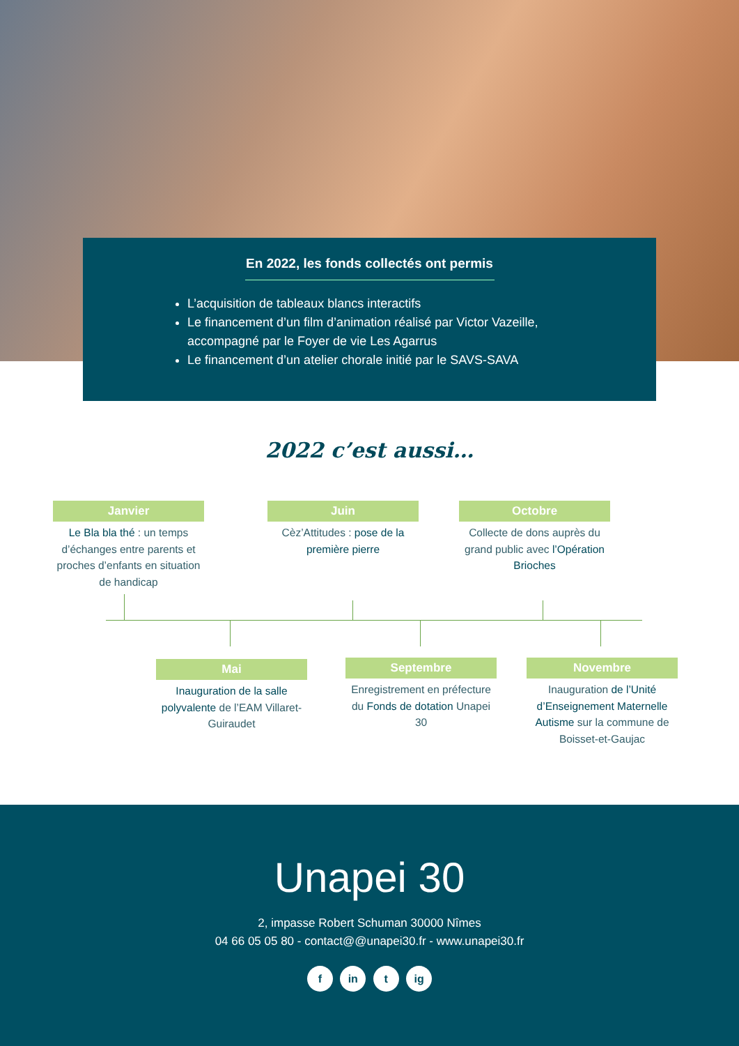En 2022, les fonds collectés ont permis
L’acquisition de tableaux blancs interactifs
Le financement d’un film d’animation réalisé par Victor Vazeille, accompagné par le Foyer de vie Les Agarrus
Le financement d’un atelier chorale initié par le SAVS-SAVA
2022 c’est aussi…
Janvier
Le Bla bla thé : un temps d’échanges entre parents et proches d’enfants en situation de handicap
Juin
Cèz’Attitudes : pose de la première pierre
Octobre
Collecte de dons auprès du grand public avec l’Opération Brioches
Mai
Inauguration de la salle polyvalente de l’EAM Villaret-Guiraudet
Septembre
Enregistrement en préfecture du Fonds de dotation Unapei 30
Novembre
Inauguration de l’Unité d’Enseignement Maternelle Autisme sur la commune de Boisset-et-Gaujac
Unapei 30
2, impasse Robert Schuman 30000 Nîmes
04 66 05 05 80 - contact@@unapei30.fr - www.unapei30.fr
f in t ig